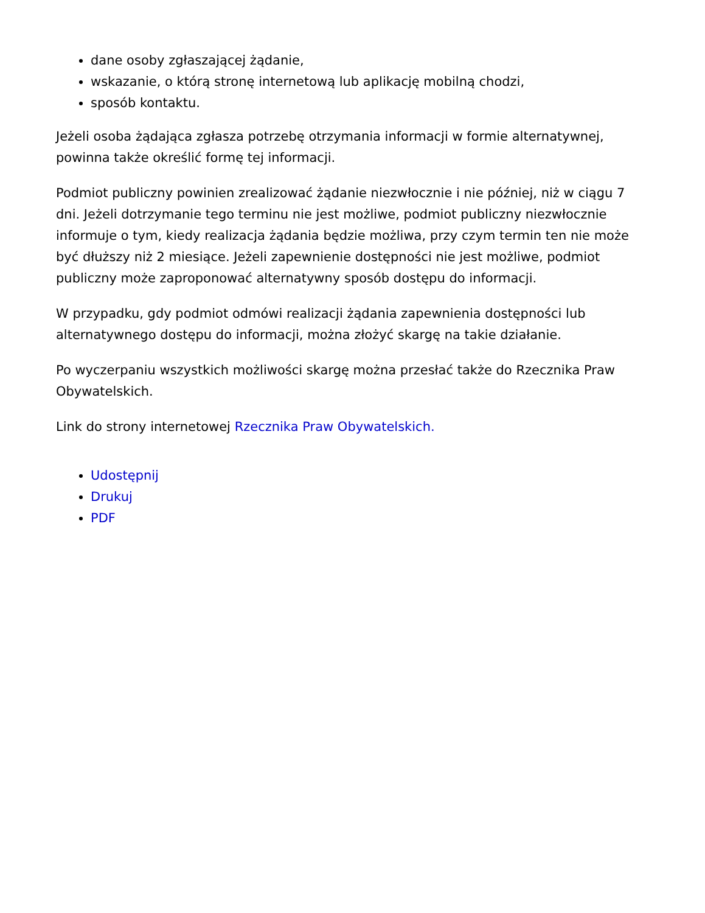dane osoby zgłaszającej żądanie,
wskazanie, o którą stronę internetową lub aplikację mobilną chodzi,
sposób kontaktu.
Jeżeli osoba żądająca zgłasza potrzebę otrzymania informacji w formie alternatywnej, powinna także określić formę tej informacji.
Podmiot publiczny powinien zrealizować żądanie niezwłocznie i nie później, niż w ciągu 7 dni. Jeżeli dotrzymanie tego terminu nie jest możliwe, podmiot publiczny niezwłocznie informuje o tym, kiedy realizacja żądania będzie możliwa, przy czym termin ten nie może być dłuższy niż 2 miesiące. Jeżeli zapewnienie dostępności nie jest możliwe, podmiot publiczny może zaproponować alternatywny sposób dostępu do informacji.
W przypadku, gdy podmiot odmówi realizacji żądania zapewnienia dostępności lub alternatywnego dostępu do informacji, można złożyć skargę na takie działanie.
Po wyczerpaniu wszystkich możliwości skargę można przesłać także do Rzecznika Praw Obywatelskich.
Link do strony internetowej Rzecznika Praw Obywatelskich.
Udostępnij
Drukuj
PDF